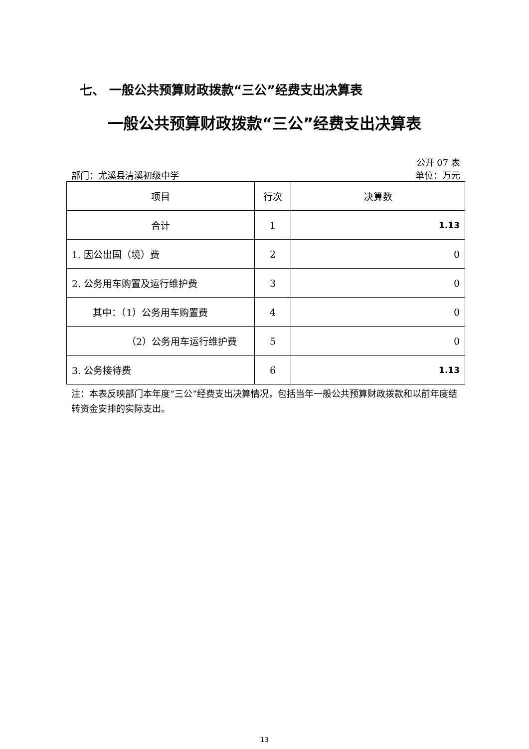七、 一般公共预算财政拨款“三公”经费支出决算表
一般公共预算财政拨款“三公”经费支出决算表
公开 07 表
部门：尤溪县清溪初级中学 单位：万元
| 项目 | 行次 | 决算数 |
| --- | --- | --- |
| 合计 | 1 | 1.13 |
| 1. 因公出国（境）费 | 2 | 0 |
| 2. 公务用车购置及运行维护费 | 3 | 0 |
| 其中：（1）公务用车购置费 | 4 | 0 |
| （2）公务用车运行维护费 | 5 | 0 |
| 3. 公务接待费 | 6 | 1.13 |
注：本表反映部门本年度“三公”经费支出决算情况，包括当年一般公共预算财政拨款和以前年度结转资金安排的实际支出。
13